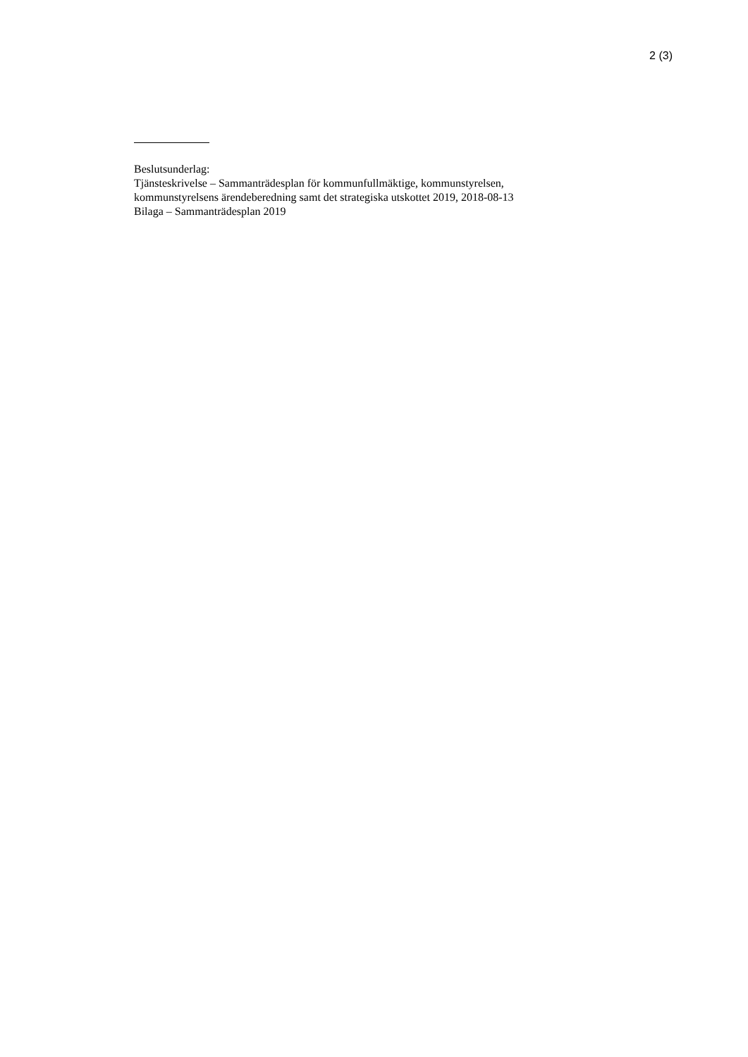2 (3)
Beslutsunderlag:
Tjänsteskrivelse – Sammanträdesplan för kommunfullmäktige, kommunstyrelsen,
kommunstyrelsens ärendeberedning samt det strategiska utskottet 2019, 2018-08-13
Bilaga – Sammanträdesplan 2019